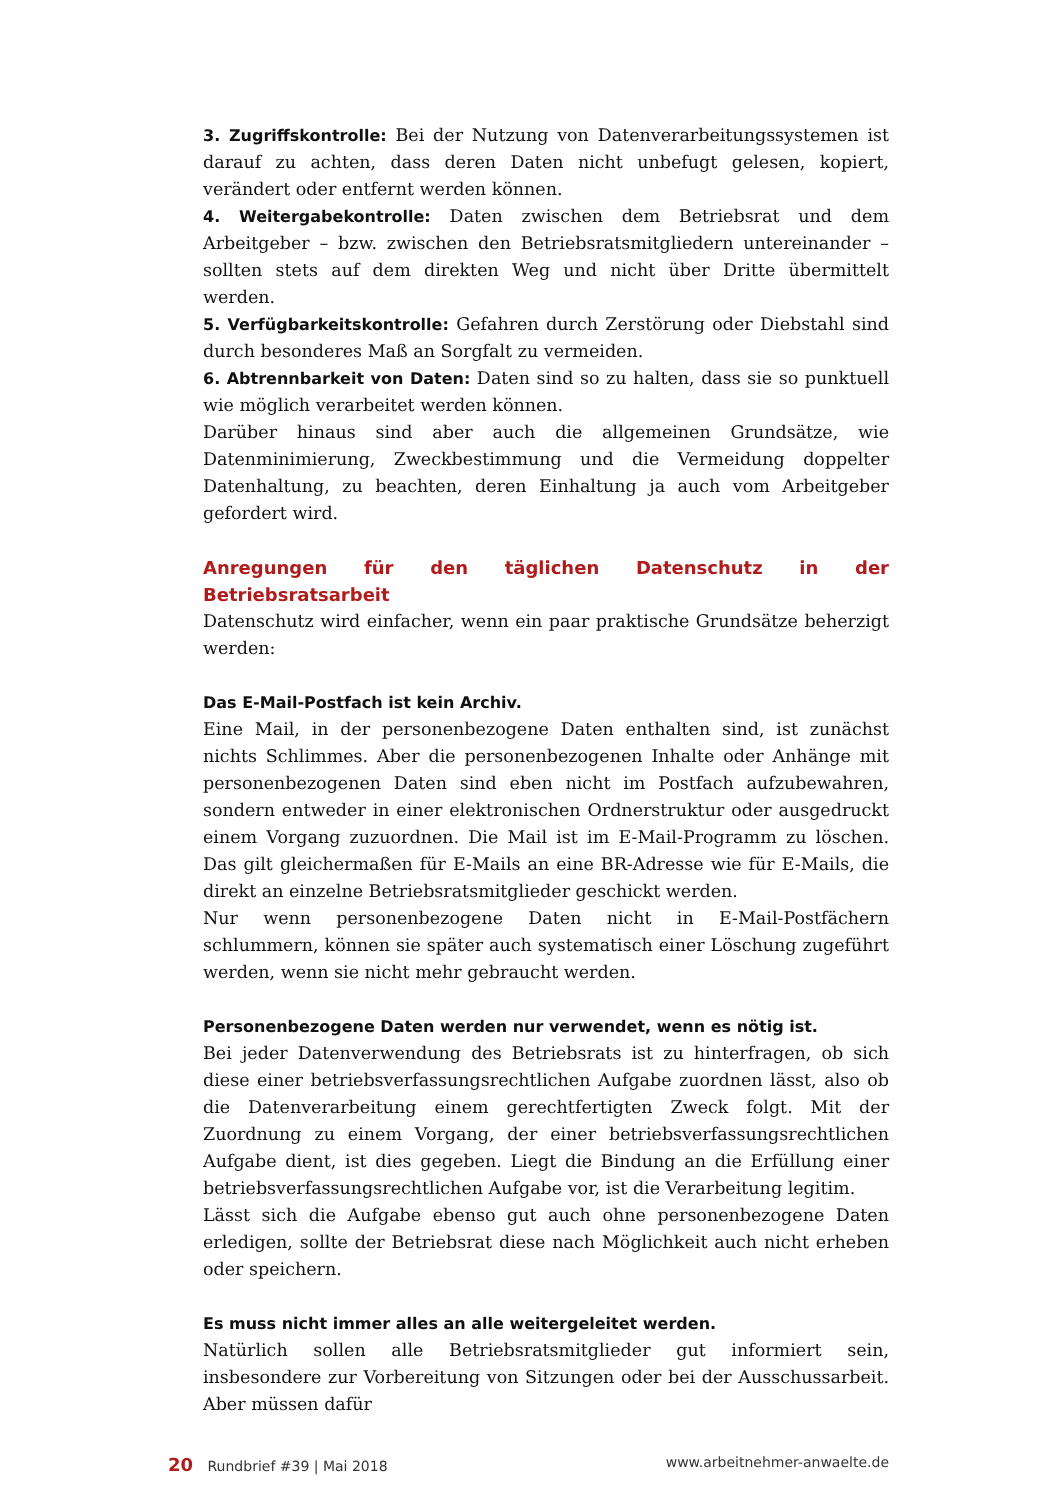3. Zugriffskontrolle: Bei der Nutzung von Datenverarbeitungssystemen ist darauf zu achten, dass deren Daten nicht unbefugt gelesen, kopiert, verändert oder entfernt werden können.
4. Weitergabekontrolle: Daten zwischen dem Betriebsrat und dem Arbeitgeber – bzw. zwischen den Betriebsratsmitgliedern untereinander – sollten stets auf dem direkten Weg und nicht über Dritte übermittelt werden.
5. Verfügbarkeitskontrolle: Gefahren durch Zerstörung oder Diebstahl sind durch besonderes Maß an Sorgfalt zu vermeiden.
6. Abtrennbarkeit von Daten: Daten sind so zu halten, dass sie so punktuell wie möglich verarbeitet werden können.
Darüber hinaus sind aber auch die allgemeinen Grundsätze, wie Datenminimierung, Zweckbestimmung und die Vermeidung doppelter Datenhaltung, zu beachten, deren Einhaltung ja auch vom Arbeitgeber gefordert wird.
Anregungen für den täglichen Datenschutz in der Betriebsratsarbeit
Datenschutz wird einfacher, wenn ein paar praktische Grundsätze beherzigt werden:
Das E-Mail-Postfach ist kein Archiv.
Eine Mail, in der personenbezogene Daten enthalten sind, ist zunächst nichts Schlimmes. Aber die personenbezogenen Inhalte oder Anhänge mit personenbezogenen Daten sind eben nicht im Postfach aufzubewahren, sondern entweder in einer elektronischen Ordnerstruktur oder ausgedruckt einem Vorgang zuzuordnen. Die Mail ist im E-Mail-Programm zu löschen. Das gilt gleichermaßen für E-Mails an eine BR-Adresse wie für E-Mails, die direkt an einzelne Betriebsratsmitglieder geschickt werden.
Nur wenn personenbezogene Daten nicht in E-Mail-Postfächern schlummern, können sie später auch systematisch einer Löschung zugeführt werden, wenn sie nicht mehr gebraucht werden.
Personenbezogene Daten werden nur verwendet, wenn es nötig ist.
Bei jeder Datenverwendung des Betriebsrats ist zu hinterfragen, ob sich diese einer betriebsverfassungsrechtlichen Aufgabe zuordnen lässt, also ob die Datenverarbeitung einem gerechtfertigten Zweck folgt. Mit der Zuordnung zu einem Vorgang, der einer betriebsverfassungsrechtlichen Aufgabe dient, ist dies gegeben. Liegt die Bindung an die Erfüllung einer betriebsverfassungsrechtlichen Aufgabe vor, ist die Verarbeitung legitim.
Lässt sich die Aufgabe ebenso gut auch ohne personenbezogene Daten erledigen, sollte der Betriebsrat diese nach Möglichkeit auch nicht erheben oder speichern.
Es muss nicht immer alles an alle weitergeleitet werden.
Natürlich sollen alle Betriebsratsmitglieder gut informiert sein, insbesondere zur Vorbereitung von Sitzungen oder bei der Ausschussarbeit. Aber müssen dafür
20 Rundbrief #39 | Mai 2018 www.arbeitnehmer-anwaelte.de